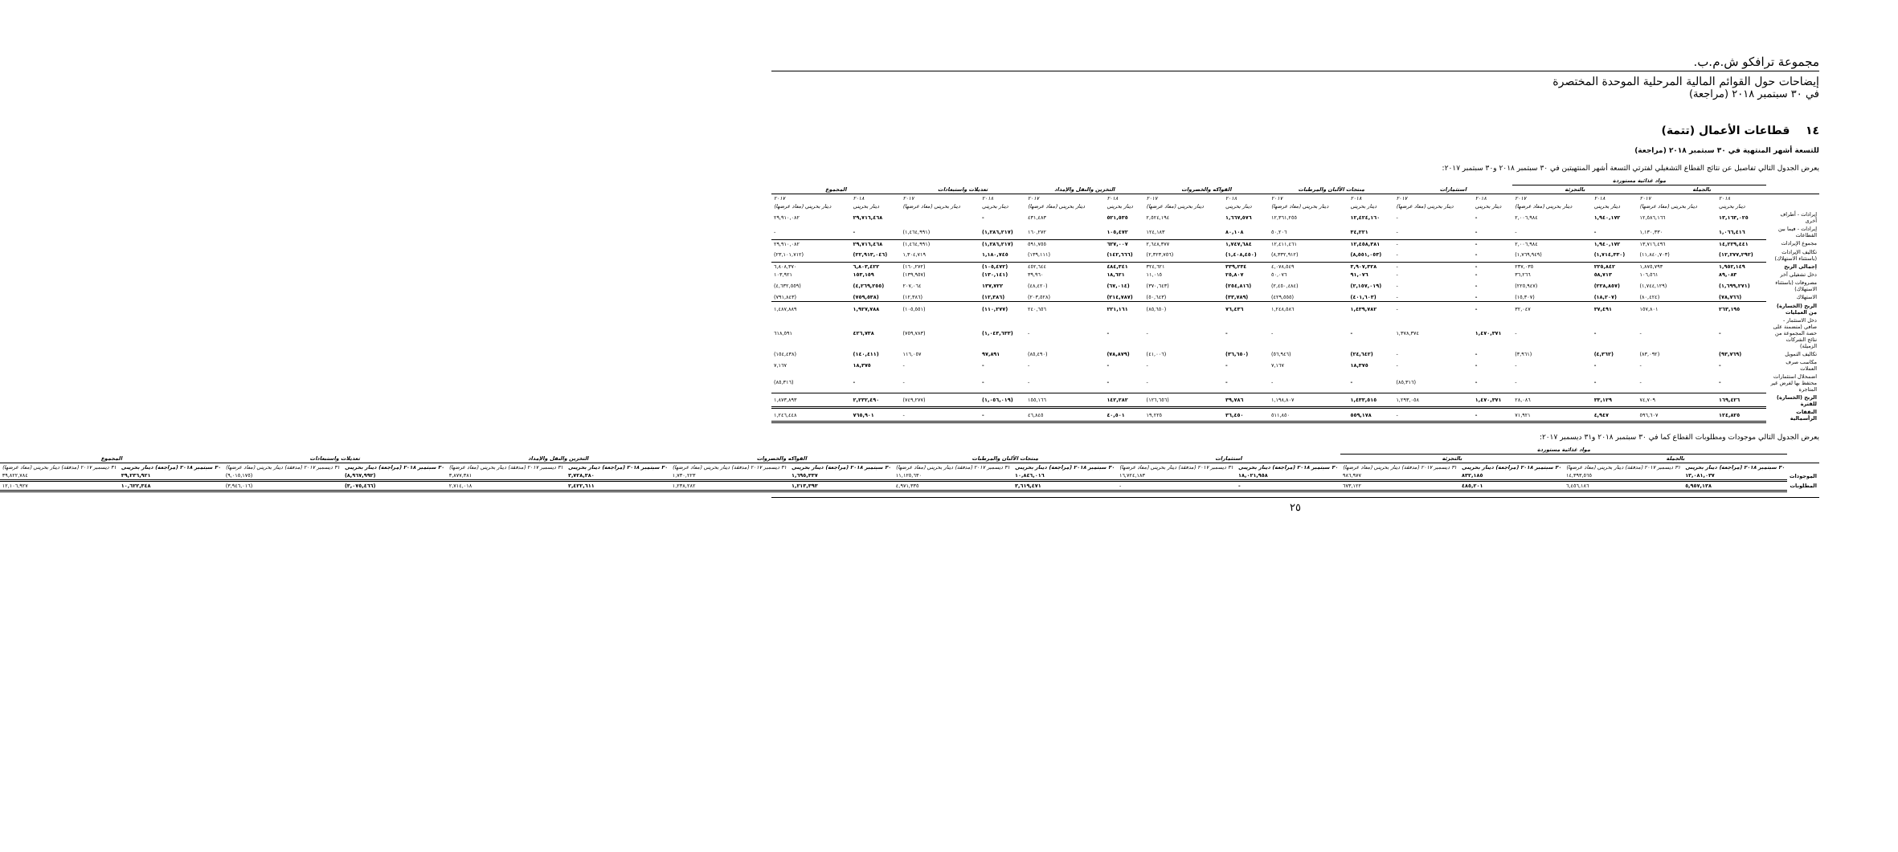مجموعة ترافكو ش.م.ب.
إيضاحات حول القوائم المالية المرحلية الموحدة المختصرة
في ٣٠ سبتمبر ٢٠١٨ (مراجعة)
١٤ قطاعات الأعمال (تتمة)
للتسعة أشهر المنتهية في ٣٠ سبتمبر ٢٠١٨ (مراجعة)
يعرض الجدول التالي تفاصيل عن نتائج القطاع التشغيلي لفترتي التسعة أشهر المنتهيتين في ٣٠ سبتمبر ٢٠١٨ و٣٠ سبتمبر ٢٠١٧:
| | مواد غذائية مستوردة | | | | | | | | | | | | | | | |
| --- | --- | --- | --- | --- | --- | --- | --- | --- | --- | --- | --- | --- | --- | --- | --- | --- |
| | بالجملة | | بالتجزئة | | استثمارات | | منتجات الألبان والمرطبات | | الفواكه والخضروات | | التخزين والنقل والإمداد | | تعديلات واستبعادات | | المجموع | |
| | ٢٠١٨ | ٢٠١٧ | ٢٠١٨ | ٢٠١٧ | ٢٠١٨ | ٢٠١٧ | ٢٠١٨ | ٢٠١٧ | ٢٠١٨ | ٢٠١٧ | ٢٠١٨ | ٢٠١٧ | ٢٠١٨ | ٢٠١٧ | ٢٠١٨ | ٢٠١٧ |
| | دينار بحريني | دينار بحريني (معاد عرضها) | دينار بحريني | دينار بحريني (معاد عرضها) | دينار بحريني | دينار بحريني (معاد عرضها) | دينار بحريني | دينار بحريني (معاد عرضها) | دينار بحريني | دينار بحريني (معاد عرضها) | دينار بحريني | دينار بحريني (معاد عرضها) | دينار بحريني | دينار بحريني (معاد عرضها) | دينار بحريني | دينار بحريني (معاد عرضها) |
| إيرادات - أطراف أخرى | ١٣,١٦٣,٠٢٥ | ١٢,٥٨٦,١٦٦ | ١,٩٤٠,١٧٢ | ٢,٠٠٦,٩٨٤ | - | - | ١٢,٤٢٤,١٦٠ | ١٢,٣٦١,٢٥٥ | ١,٦٦٧,٥٧٦ | ٢,٥٢٤,١٩٤ | ٥٢١,٥٣٥ | ٤٣١,٤٨٣ | - | | ٢٩,٧١٦,٤٦٨ | ٢٩,٩١٠,٠٨٢ |
| إيرادات - فيما بين القطاعات | ١,٠٦٦,٤١٦ | ١,١٣٠,٣٣٠ | - | - | - | - | ٣٤,٢٢١ | ٥٠,٢٠٦ | ٨٠,١٠٨ | ١٢٤,١٨٣ | ١٠٥,٤٧٢ | ١٦٠,٢٧٢ | (١,٢٨٦,٢١٧) | (١,٤٦٤,٩٩١) | - | - |
| مجموع الإيرادات | ١٤,٢٢٩,٤٤١ | ١٣,٧١٦,٤٩٦ | ١,٩٤٠,١٧٢ | ٢,٠٠٦,٩٨٤ | - | - | ١٢,٤٥٨,٣٨١ | ١٢,٤١١,٤٦١ | ١,٧٤٧,٦٨٤ | ٢,٦٤٨,٣٧٧ | ٦٢٧,٠٠٧ | ٥٩١,٧٥٥ | (١,٢٨٦,٢١٧) | (١,٤٦٤,٩٩١) | ٢٩,٧١٦,٤٦٨ | ٢٩,٩١٠,٠٨٢ |
| تكاليف الإيرادات (باستثناء الاستهلاك) | (١٢,٢٧٧,٢٩٢) | (١١,٨٤٠,٧٠٣) | (١,٧١٤,٣٣٠) | (١,٧٦٩,٩٤٩) | - | - | (٨,٥٥١,٠٥٣) | (٨,٣٣٢,٩١٢) | (١,٤٠٨,٤٥٠) | (٢,٣٢٣,٧٥٦) | (١٤٢,٦٦٦) | (١٣٩,١١١) | ١,١٨٠,٧٤٥ | ١,٣٠٤,٧١٩ | (٢٢,٩١٣,٠٤٦) | (٢٣,١٠١,٧١٢) |
| إجمالي الربح | ١,٩٥٢,١٤٩ | ١,٨٧٥,٧٩٣ | ٢٢٥,٨٤٢ | ٢٣٧,٠٣٥ | - | - | ٣,٩٠٧,٣٢٨ | ٤,٠٧٨,٥٤٩ | ٣٣٩,٢٣٤ | ٣٢٤,٦٢١ | ٤٨٤,٣٤١ | ٤٥٢,٦٤٤ | (١٠٥,٤٧٢) | (١٦٠,٢٧٢) | ٦,٨٠٣,٤٢٢ | ٦,٨٠٨,٣٧٠ |
| دخل تشغيلي آخر | ٨٩,٠٨٣ | ١٠٦,٥٦١ | ٥٨,٧١٣ | ٣٦,٢٦٦ | - | - | ٩١,٠٧٦ | ٥٠,٠٧٦ | ٢٥,٨٠٧ | ١١,٠١٥ | ١٨,٦٢١ | ٣٩,٩٦٠ | (١٣٠,١٤١) | (١٣٩,٩٥٧) | ١٥٣,١٥٩ | ١٠٣,٩٢١ |
| مصروفات (باستثناء الاستهلاك) | (١,٦٩٩,٢٧١) | (١,٧٤٤,١٢٩) | (٢٢٨,٨٥٧) | (٢٢٥,٩٤٧) | - | - | (٢,١٥٧,٠١٩) | (٢,٤٥٠,٤٨٤) | (٢٥٤,٨١٦) | (٣٧٠,٦٤٣) | (٦٧,٠١٤) | (٤٨,٤٢٠) | ١٣٧,٧٢٢ | ٢٠٧,٠٦٤ | (٤,٢٦٩,٢٥٥) | (٤,٦٣٢,٥٥٩) |
| الاستهلاك | (٧٨,٧٦٦) | (٨٠,٤٢٤) | (١٨,٢٠٧) | (١٥,٣٠٧) | - | - | (٤٠١,٦٠٣) | (٤٢٩,٥٥٥) | (٣٣,٧٨٩) | (٥٠,٦٤٣) | (٢١٤,٧٨٧) | (٢٠٣,٥٢٨) | (١٢,٣٨٦) | (١٢,٣٨٦) | (٧٥٩,٥٣٨) | (٧٩١,٨٤٣) |
| الربح (الخسارة) من العمليات | ٢٦٣,١٩٥ | ١٥٧,٨٠١ | ٣٧,٤٩١ | ٣٢,٠٤٧ | - | - | ١,٤٣٩,٧٨٢ | ١,٢٤٨,٥٨٦ | ٧٦,٤٣٦ | (٨٥,٦٥٠) | ٢٢١,١٦١ | ٢٤٠,٦٥٦ | (١١٠,٢٧٧) | (١٠٥,٥٥١) | ١,٩٢٧,٧٨٨ | ١,٤٨٧,٨٨٩ |
| دخل الاستثمار - صافي (متضمنة على حصة المجموعة من نتائج الشركات الزميلة) | - | - | - | - | ١,٤٧٠,٣٧١ | ١,٣٧٨,٣٧٤ | - | - | - | - | - | - | (١,٠٤٣,٦٣٣) | (٧٥٩,٧٨٣) | ٤٢٦,٧٣٨ | ٦١٨,٥٩١ |
| تكاليف التمويل | (٩٣,٧٦٩) | (٨٣,٠٩٢) | (٤,٣٦٢) | (٣,٩٦١) | - | - | (٢٤,٦٤٢) | (٥٦,٩٤٦) | (٣٦,٦٥٠) | (٤١,٠٠٦) | (٧٨,٨٧٩) | (٨٥,٤٩٠) | ٩٧,٨٩١ | ١١٦,٠٥٧ | (١٤٠,٤١١) | (١٥٤,٤٣٨) |
| مكاسب صرف العملات | - | - | - | - | - | - | ١٨,٣٧٥ | ٧,١٦٧ | - | - | - | - | - | - | ١٨,٣٧٥ | ٧,١٦٧ |
| اضمحلال استثمارات محتفظ بها لغرض غير المتاجرة | - | - | - | - | - | (٨٥,٣١٦) | - | - | - | - | - | - | - | - | - | (٨٥,٣١٦) |
| الربح (الخسارة) للفترة | ١٦٩,٤٢٦ | ٧٤,٧٠٩ | ٣٣,١٢٩ | ٢٨,٠٨٦ | ١,٤٧٠,٣٧١ | ١,٢٩٣,٠٥٨ | ١,٤٣٣,٥١٥ | ١,١٩٨,٨٠٧ | ٣٩,٧٨٦ | (١٢٦,٦٥٦) | ١٤٢,٢٨٢ | ١٥٥,١٦٦ | (١,٠٥٦,٠١٩) | (٧٤٩,٢٧٧) | ٢,٢٣٢,٤٩٠ | ١,٨٧٣,٨٩٣ |
| النفقات الرأسمالية | ١٢٤,٨٢٥ | ٥٩٦,٦٠٧ | ٤,٩٤٧ | ٧١,٩٢١ | - | - | ٥٥٩,١٧٨ | ٥١١,٨٥٠ | ٣٦,٤٥٠ | ١٩,٢٢٥ | ٤٠,٥٠١ | ٤٦,٨٤٥ | - | - | ٧٦٥,٩٠١ | ١,٢٤٦,٤٤٨ |
يعرض الجدول التالي موجودات ومطلوبات القطاع كما في ٣٠ سبتمبر ٢٠١٨ و٣١ ديسمبر ٢٠١٧:
| | مواد غذائية مستوردة | | | | | | | | | | | | | | | |
| --- | --- | --- | --- | --- | --- | --- | --- | --- | --- | --- | --- | --- | --- | --- | --- | --- |
| | بالجملة | | بالتجزئة | | استثمارات | | منتجات الألبان والمرطبات | | الفواكه والخضروات | | التخزين والنقل والإمداد | | تعديلات واستبعادات | | المجموع | |
| | ٣٠ سبتمبر ٢٠١٨ (مراجعة) دينار بحريني | ٣١ ديسمبر ٢٠١٧ (مدققة) دينار بحريني (معاد عرضها) | ٣٠ سبتمبر ٢٠١٨ (مراجعة) دينار بحريني | ٣١ ديسمبر ٢٠١٧ (مدققة) دينار بحريني (معاد عرضها) | ٣٠ سبتمبر ٢٠١٨ (مراجعة) دينار بحريني | ٣١ ديسمبر ٢٠١٧ (مدققة) دينار بحريني (معاد عرضها) | ٣٠ سبتمبر ٢٠١٨ (مراجعة) دينار بحريني | ٣١ ديسمبر ٢٠١٧ (مدققة) دينار بحريني (معاد عرضها) | ٣٠ سبتمبر ٢٠١٨ (مراجعة) دينار بحريني | ٣١ ديسمبر ٢٠١٧ (مدققة) دينار بحريني (معاد عرضها) | ٣٠ سبتمبر ٢٠١٨ (مراجعة) دينار بحريني | ٣١ ديسمبر ٢٠١٧ (مدققة) دينار بحريني (معاد عرضها) | ٣٠ سبتمبر ٢٠١٨ (مراجعة) دينار بحريني | ٣١ ديسمبر ٢٠١٧ (مدققة) دينار بحريني (معاد عرضها) | ٣٠ سبتمبر ٢٠١٨ (مراجعة) دينار بحريني | ٣١ ديسمبر ٢٠١٧ (مدققة) دينار بحريني (معاد عرضها) |
| الموجودات | ١٣,٠٨١,٠٣٧ | ١٤,٣٩٣,٥٦٥ | ٨٣٢,١٨٥ | ٩٨٦,٩٧٧ | ١٨,٠٢١,٩٥٨ | ١٦,٧٢٤,١٨٣ | ١٠,٨٤٦,٠١٦ | ١١,١٢٥,٦٣٠ | ١,٦٩٥,٣٣٧ | ١,٧٣٠,٢٢٣ | ٣,٧٢٨,٣٨٠ | ٣,٨٧٧,٣٨١ | (٨,٩٦٧,٩٩٢) | (٩,٠١٥,١٧٥) | ٣٩,٢٣٦,٩٢١ | ٣٩,٨٢٢,٧٨٤ |
| المطلوبات | ٥,٩٥٧,١٣٨ | ٦,٤٥٦,١٨٦ | ٤٨٥,٢٠١ | ٦٧٣,١٢٢ | - | - | ٣,٦١٩,٤٧١ | ٤,٩٧١,٣٣٥ | ١,٢١٣,٣٩٣ | ١,٢٣٨,٢٨٢ | ٢,٤٢٢,٦١١ | ٢,٧١٤,٠١٨ | (٣,٠٧٥,٤٦٦) | (٣,٩٤٦,٠١٦) | ١٠,٦٢٢,٣٤٨ | ١٢,١٠٦,٩٢٧ |
٢٥